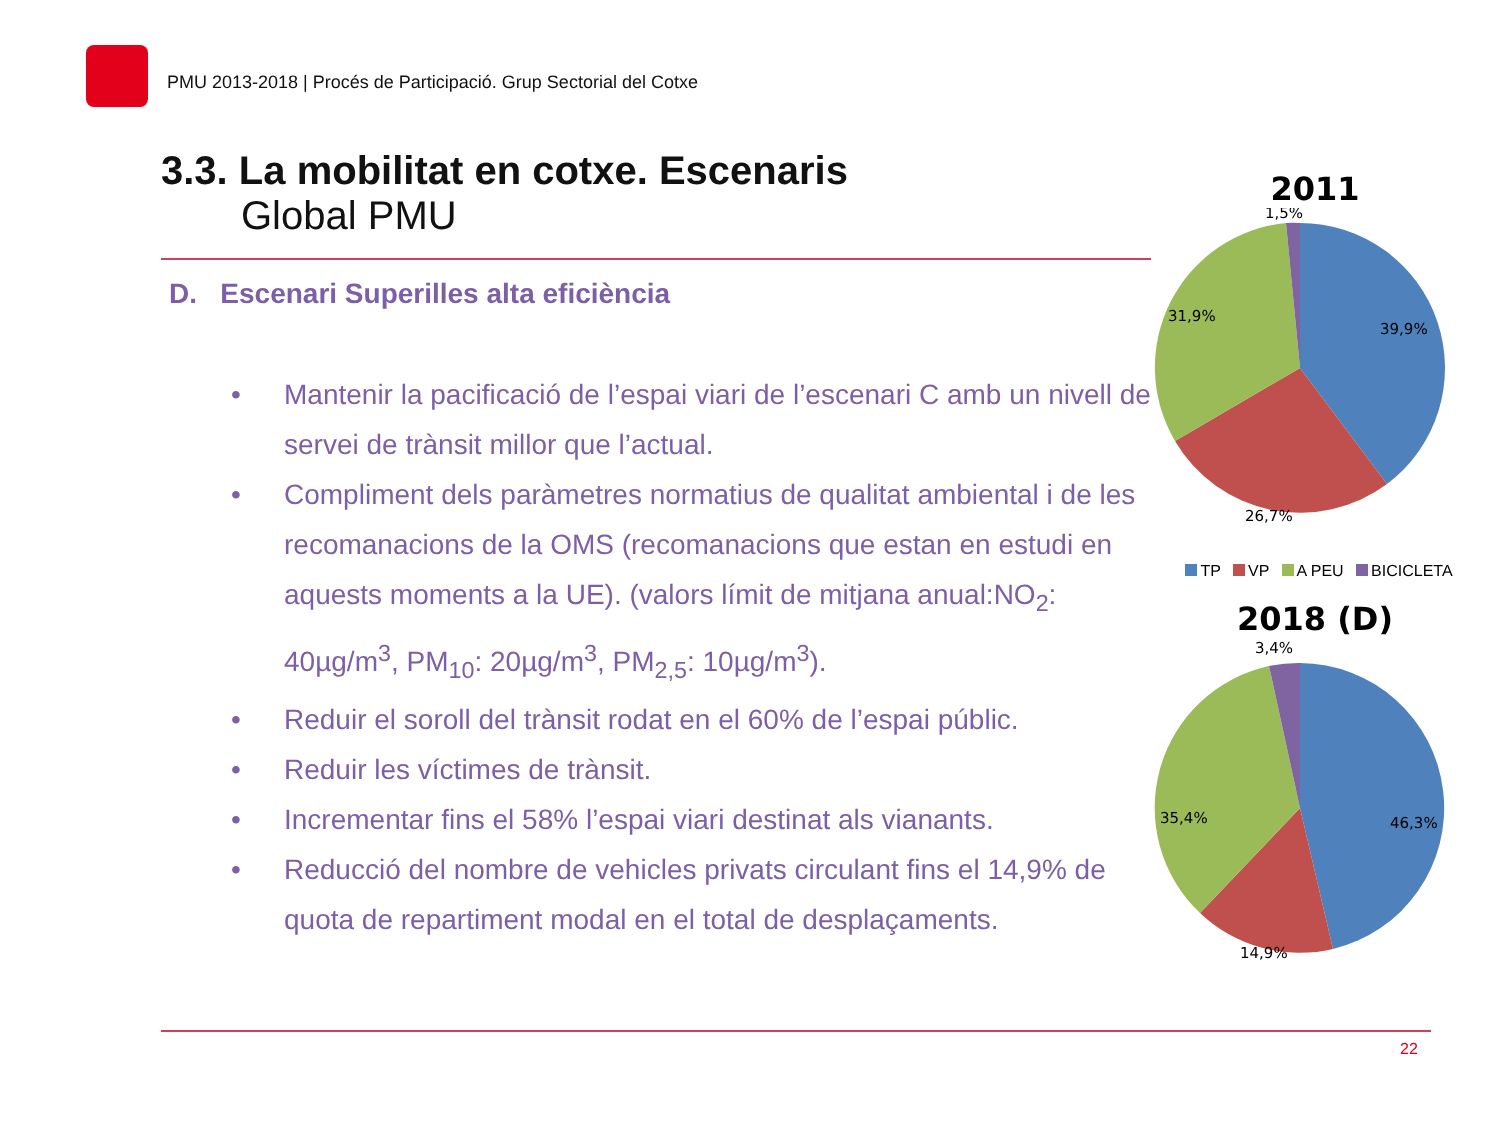PMU 2013-2018 | Procés de Participació. Grup Sectorial del Cotxe
3.3. La mobilitat en cotxe. Escenaris
Global PMU
D. Escenari Superilles alta eficiència
• Mantenir la pacificació de l’espai viari de l’escenari C amb un nivell de servei de trànsit millor que l’actual.
• Compliment dels paràmetres normatius de qualitat ambiental i de les recomanacions de la OMS (recomanacions que estan en estudi en aquests moments a la UE). (valors límit de mitjana anual:NO<sub>2</sub>: 40µg/m<sup>3</sup>, PM<sub>10</sub>: 20µg/m<sup>3</sup>, PM<sub>2,5</sub>: 10µg/m<sup>3</sup>).
• Reduir el soroll del trànsit rodat en el 60% de l’espai públic.
• Reduir les víctimes de trànsit.
• Incrementar fins el 58% l’espai viari destinat als vianants.
• Reducció del nombre de vehicles privats circulant fins el 14,9% de quota de repartiment modal en el total de desplaçaments.
2011
1,5%
39,9%
31,9%
26,7%
TP VP A PEU BICICLETA
2018 (D)
3,4%
46,3%
35,4%
14,9%
22